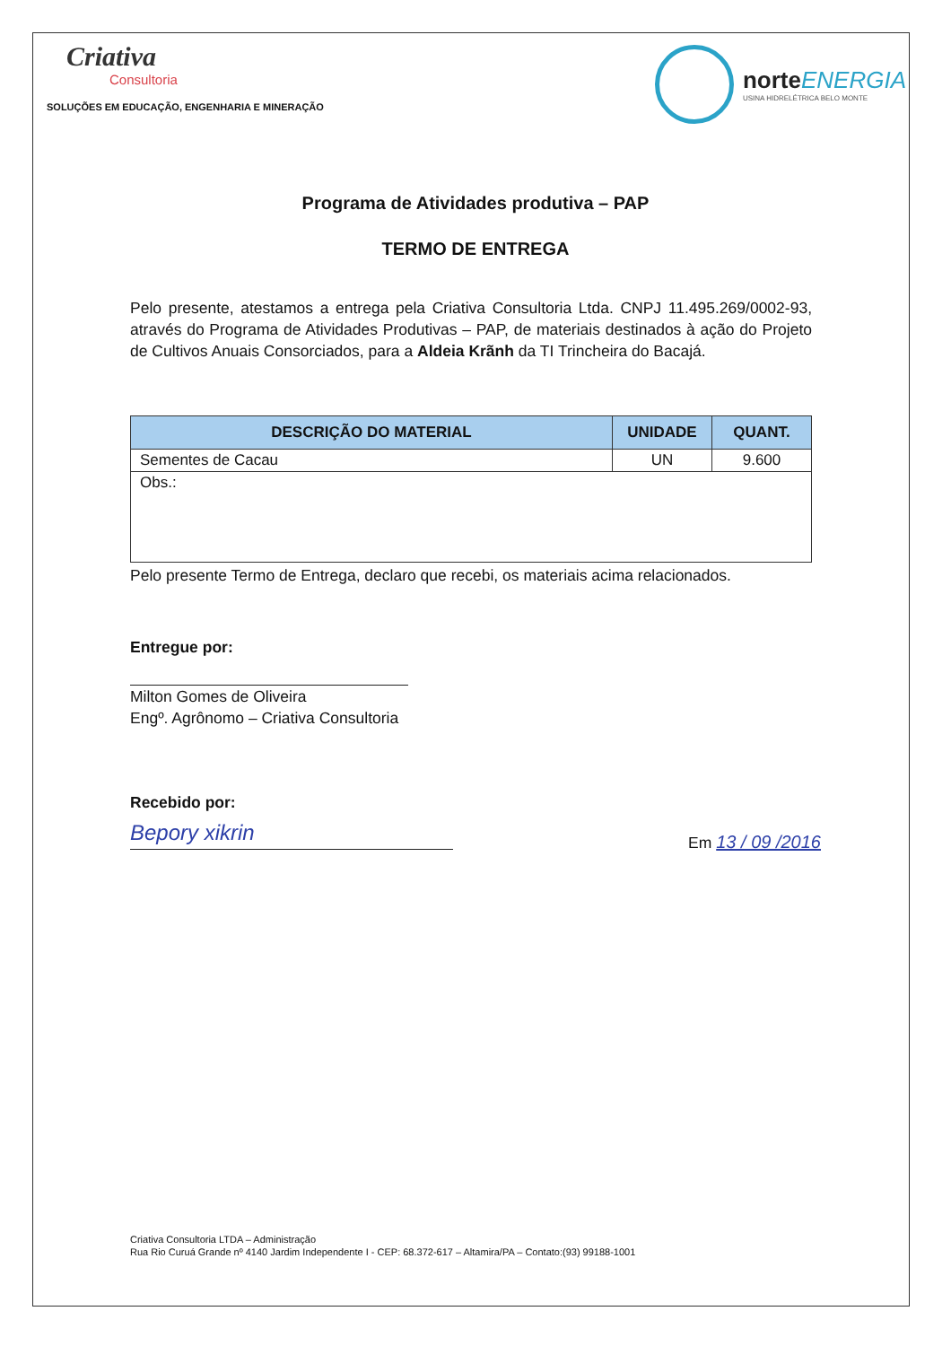Criativa
Consultoria
SOLUÇÕES EM EDUCAÇÃO, ENGENHARIA E MINERAÇÃO
norteENERGIA
USINA HIDRELÉTRICA BELO MONTE
Programa de Atividades produtiva – PAP
TERMO DE ENTREGA
Pelo presente, atestamos a entrega pela Criativa Consultoria Ltda. CNPJ 11.495.269/0002-93, através do Programa de Atividades Produtivas – PAP, de materiais destinados à ação do Projeto de Cultivos Anuais Consorciados, para a Aldeia Krãnh da TI Trincheira do Bacajá.
| DESCRIÇÃO DO MATERIAL | UNIDADE | QUANT. |
| --- | --- | --- |
| Sementes de Cacau | UN | 9.600 |
| Obs.: | | |
Pelo presente Termo de Entrega, declaro que recebi, os materiais acima relacionados.
Entregue por:
Milton Gomes de Oliveira
Engº. Agrônomo – Criativa Consultoria
Recebido por:
Bepory xikrin
Em 13 / 09 /2016
Criativa Consultoria LTDA – Administração
Rua Rio Curuá Grande nº 4140 Jardim Independente I - CEP: 68.372-617 – Altamira/PA – Contato:(93) 99188-1001